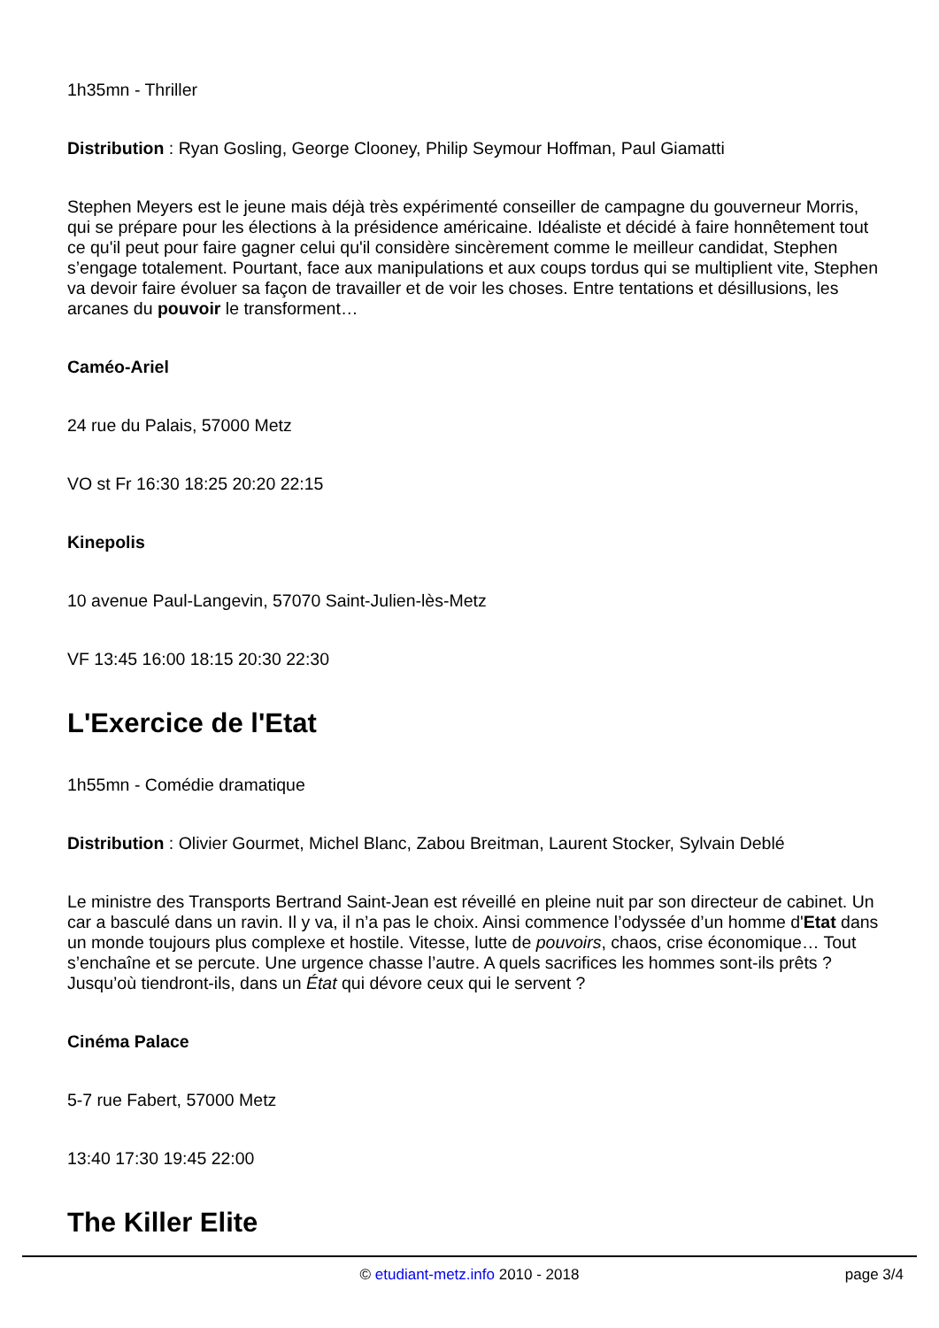1h35mn - Thriller
Distribution : Ryan Gosling, George Clooney, Philip Seymour Hoffman, Paul Giamatti
Stephen Meyers est le jeune mais déjà très expérimenté conseiller de campagne du gouverneur Morris, qui se prépare pour les élections à la présidence américaine. Idéaliste et décidé à faire honnêtement tout ce qu'il peut pour faire gagner celui qu'il considère sincèrement comme le meilleur candidat, Stephen s’engage totalement. Pourtant, face aux manipulations et aux coups tordus qui se multiplient vite, Stephen va devoir faire évoluer sa façon de travailler et de voir les choses. Entre tentations et désillusions, les arcanes du pouvoir le transforment…
Caméo-Ariel
24 rue du Palais, 57000 Metz
VO st Fr 16:30 18:25 20:20 22:15
Kinepolis
10 avenue Paul-Langevin, 57070 Saint-Julien-lès-Metz
VF 13:45 16:00 18:15 20:30 22:30
L'Exercice de l'Etat
1h55mn - Comédie dramatique
Distribution : Olivier Gourmet, Michel Blanc, Zabou Breitman, Laurent Stocker, Sylvain Deblé
Le ministre des Transports Bertrand Saint-Jean est réveillé en pleine nuit par son directeur de cabinet. Un car a basculé dans un ravin. Il y va, il n’a pas le choix. Ainsi commence l’odyssée d’un homme d'Etat dans un monde toujours plus complexe et hostile. Vitesse, lutte de pouvoirs, chaos, crise économique… Tout s’enchaîne et se percute. Une urgence chasse l’autre. A quels sacrifices les hommes sont-ils prêts ? Jusqu’où tiendront-ils, dans un État qui dévore ceux qui le servent ?
Cinéma Palace
5-7 rue Fabert, 57000 Metz
13:40 17:30 19:45 22:00
The Killer Elite
© etudiant-metz.info 2010 - 2018
page 3/4